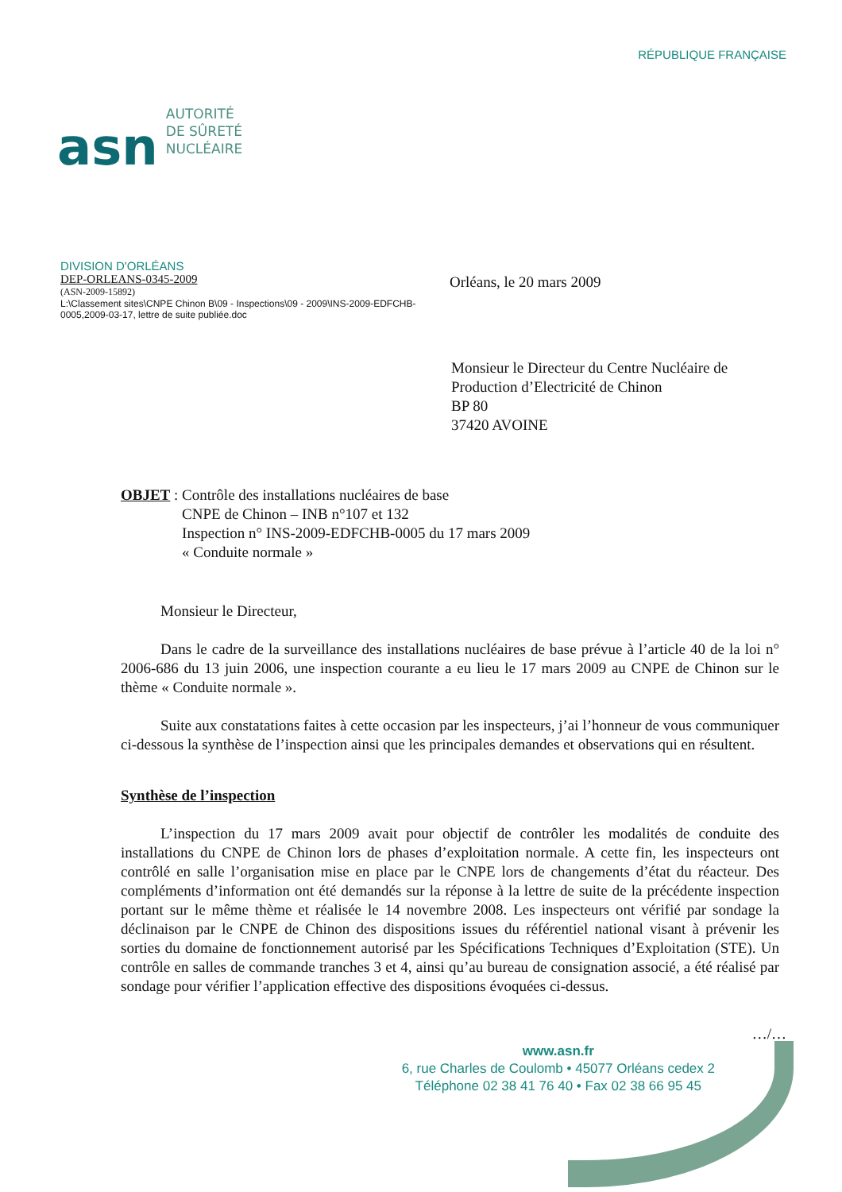asn
AUTORITÉ
DE SÛRETÉ
NUCLÉAIRE
RÉPUBLIQUE FRANÇAISE
DIVISION D'ORLÉANS
DEP-ORLEANS-0345-2009
(ASN-2009-15892)
L:\Classement sites\CNPE Chinon B\09 - Inspections\09 - 2009\INS-2009-EDFCHB-0005,2009-03-17, lettre de suite publiée.doc
Orléans, le 20 mars 2009
Monsieur le Directeur du Centre Nucléaire de
Production d’Electricité de Chinon
BP 80
37420 AVOINE
OBJET : Contrôle des installations nucléaires de base
CNPE de Chinon – INB n°107 et 132
Inspection n° INS-2009-EDFCHB-0005 du 17 mars 2009
« Conduite normale »
Monsieur le Directeur,
Dans le cadre de la surveillance des installations nucléaires de base prévue à l’article 40 de la loi n° 2006-686 du 13 juin 2006, une inspection courante a eu lieu le 17 mars 2009 au CNPE de Chinon sur le thème « Conduite normale ».
Suite aux constatations faites à cette occasion par les inspecteurs, j’ai l’honneur de vous communiquer ci-dessous la synthèse de l’inspection ainsi que les principales demandes et observations qui en résultent.
Synthèse de l’inspection
L’inspection du 17 mars 2009 avait pour objectif de contrôler les modalités de conduite des installations du CNPE de Chinon lors de phases d’exploitation normale. A cette fin, les inspecteurs ont contrôlé en salle l’organisation mise en place par le CNPE lors de changements d’état du réacteur. Des compléments d’information ont été demandés sur la réponse à la lettre de suite de la précédente inspection portant sur le même thème et réalisée le 14 novembre 2008. Les inspecteurs ont vérifié par sondage la déclinaison par le CNPE de Chinon des dispositions issues du référentiel national visant à prévenir les sorties du domaine de fonctionnement autorisé par les Spécifications Techniques d’Exploitation (STE). Un contrôle en salles de commande tranches 3 et 4, ainsi qu’au bureau de consignation associé, a été réalisé par sondage pour vérifier l’application effective des dispositions évoquées ci-dessus.
…/…
www.asn.fr
6, rue Charles de Coulomb • 45077 Orléans cedex 2
Téléphone 02 38 41 76 40 • Fax 02 38 66 95 45